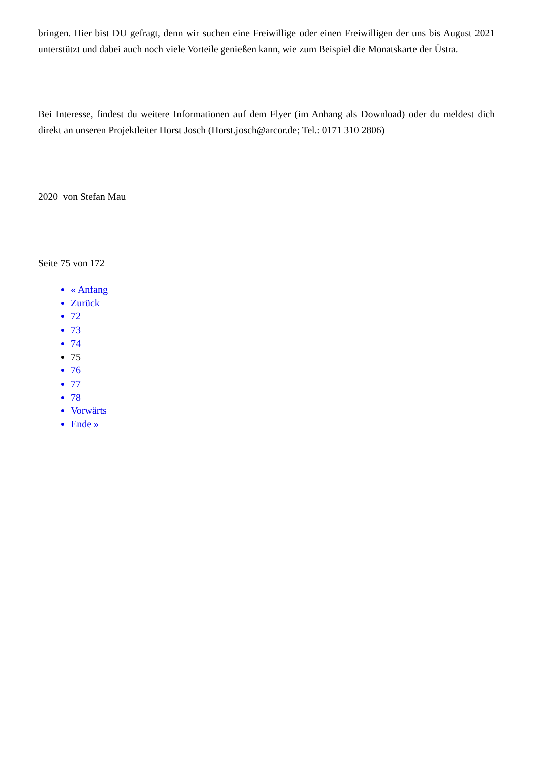bringen. Hier bist DU gefragt, denn wir suchen eine Freiwillige oder einen Freiwilligen der uns bis August 2021 unterstützt und dabei auch noch viele Vorteile genießen kann, wie zum Beispiel die Monatskarte der Üstra.
Bei Interesse, findest du weitere Informationen auf dem Flyer (im Anhang als Download) oder du meldest dich direkt an unseren Projektleiter Horst Josch (Horst.josch@arcor.de; Tel.: 0171 310 2806)
2020 von Stefan Mau
Seite 75 von 172
« Anfang
Zurück
72
73
74
75
76
77
78
Vorwärts
Ende »